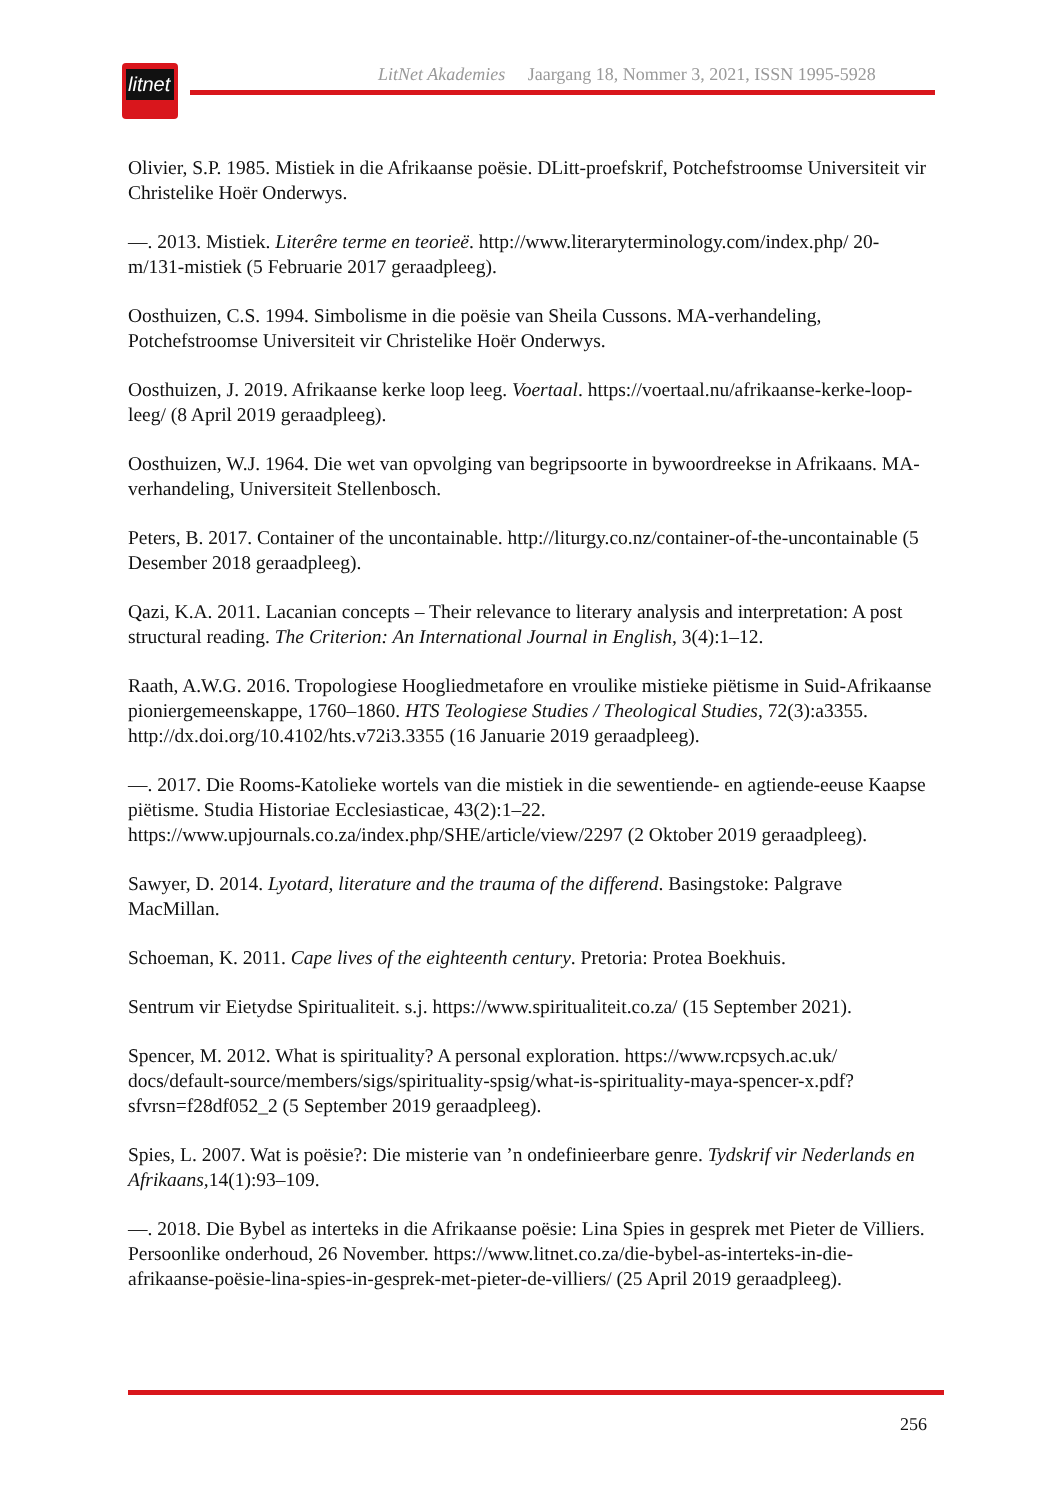litnet
LitNet Akademies Jaargang 18, Nommer 3, 2021, ISSN 1995-5928
Olivier, S.P. 1985. Mistiek in die Afrikaanse poësie. DLitt-proefskrif, Potchefstroomse Universiteit vir Christelike Hoër Onderwys.
—. 2013. Mistiek. Literêre terme en teorieë. http://www.literaryterminology.com/index.php/ 20-m/131-mistiek (5 Februarie 2017 geraadpleeg).
Oosthuizen, C.S. 1994. Simbolisme in die poësie van Sheila Cussons. MA-verhandeling, Potchefstroomse Universiteit vir Christelike Hoër Onderwys.
Oosthuizen, J. 2019. Afrikaanse kerke loop leeg. Voertaal. https://voertaal.nu/afrikaanse-kerke-loop-leeg/ (8 April 2019 geraadpleeg).
Oosthuizen, W.J. 1964. Die wet van opvolging van begripsoorte in bywoordreekse in Afrikaans. MA-verhandeling, Universiteit Stellenbosch.
Peters, B. 2017. Container of the uncontainable. http://liturgy.co.nz/container-of-the-uncontainable (5 Desember 2018 geraadpleeg).
Qazi, K.A. 2011. Lacanian concepts – Their relevance to literary analysis and interpretation: A post structural reading. The Criterion: An International Journal in English, 3(4):1–12.
Raath, A.W.G. 2016. Tropologiese Hoogliedmetafore en vroulike mistieke piëtisme in Suid-Afrikaanse pioniergemeenskappe, 1760–1860. HTS Teologiese Studies / Theological Studies, 72(3):a3355. http://dx.doi.org/10.4102/hts.v72i3.3355 (16 Januarie 2019 geraadpleeg).
—. 2017. Die Rooms-Katolieke wortels van die mistiek in die sewentiende- en agtiende-eeuse Kaapse piëtisme. Studia Historiae Ecclesiasticae, 43(2):1–22. https://www.upjournals.co.za/index.php/SHE/article/view/2297 (2 Oktober 2019 geraadpleeg).
Sawyer, D. 2014. Lyotard, literature and the trauma of the differend. Basingstoke: Palgrave MacMillan.
Schoeman, K. 2011. Cape lives of the eighteenth century. Pretoria: Protea Boekhuis.
Sentrum vir Eietydse Spiritualiteit. s.j. https://www.spiritualiteit.co.za/ (15 September 2021).
Spencer, M. 2012. What is spirituality? A personal exploration. https://www.rcpsych.ac.uk/ docs/default-source/members/sigs/spirituality-spsig/what-is-spirituality-maya-spencer-x.pdf? sfvrsn=f28df052_2 (5 September 2019 geraadpleeg).
Spies, L. 2007. Wat is poësie?: Die misterie van ’n ondefinieerbare genre. Tydskrif vir Nederlands en Afrikaans, 14(1):93–109.
—. 2018. Die Bybel as interteks in die Afrikaanse poësie: Lina Spies in gesprek met Pieter de Villiers. Persoonlike onderhoud, 26 November. https://www.litnet.co.za/die-bybel-as-interteks-in-die-afrikaanse-poësie-lina-spies-in-gesprek-met-pieter-de-villiers/ (25 April 2019 geraadpleeg).
256